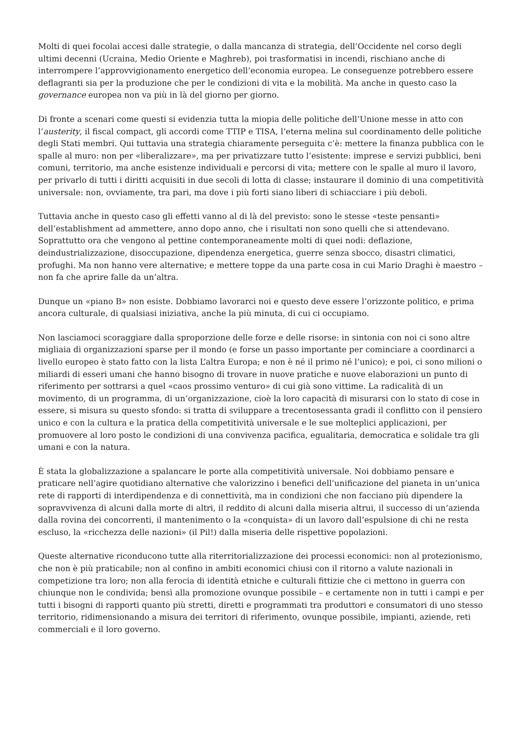Molti di quei focolai accesi dalle strategie, o dalla mancanza di strategia, dell’Occidente nel corso degli ultimi decenni (Ucraina, Medio Oriente e Maghreb), poi trasformatisi in incendi, rischiano anche di interrompere l’approvvigionamento energetico dell’economia europea. Le conseguenze potrebbero essere deflagranti sia per la produzione che per le condizioni di vita e la mobilità. Ma anche in questo caso la governance europea non va più in là del giorno per giorno.
Di fronte a scenari come questi si evidenzia tutta la miopia delle politiche dell’Unione messe in atto con l’austerity, il fiscal compact, gli accordi come TTIP e TISA, l’eterna melina sul coordinamento delle politiche degli Stati membri. Qui tuttavia una strategia chiaramente perseguita c’è: mettere la finanza pubblica con le spalle al muro: non per «liberalizzare», ma per privatizzare tutto l’esistente: imprese e servizi pubblici, beni comuni, territorio, ma anche esistenze individuali e percorsi di vita; mettere con le spalle al muro il lavoro, per privarlo di tutti i diritti acquisiti in due secoli di lotta di classe; instaurare il dominio di una competitività universale: non, ovviamente, tra pari, ma dove i più forti siano liberi di schiacciare i più deboli.
Tuttavia anche in questo caso gli effetti vanno al di là del previsto: sono le stesse «teste pensanti» dell’establishment ad ammettere, anno dopo anno, che i risultati non sono quelli che si attendevano. Soprattutto ora che vengono al pettine contemporaneamente molti di quei nodi: deflazione, deindustrializzazione, disoccupazione, dipendenza energetica, guerre senza sbocco, disastri climatici, profughi. Ma non hanno vere alternative; e mettere toppe da una parte cosa in cui Mario Draghi è maestro – non fa che aprire falle da un’altra.
Dunque un «piano B» non esiste. Dobbiamo lavorarci noi e questo deve essere l’orizzonte politico, e prima ancora culturale, di qualsiasi iniziativa, anche la più minuta, di cui ci occupiamo.
Non lasciamoci scoraggiare dalla sproporzione delle forze e delle risorse: in sintonia con noi ci sono altre migliaia di organizzazioni sparse per il mondo (e forse un passo importante per cominciare a coordinarci a livello europeo è stato fatto con la lista L’altra Europa; e non è né il primo né l’unico); e poi, ci sono milioni o miliardi di esseri umani che hanno bisogno di trovare in nuove pratiche e nuove elaborazioni un punto di riferimento per sottrarsi a quel «caos prossimo venturo» di cui già sono vittime. La radicalità di un movimento, di un programma, di un’organizzazione, cioè la loro capacità di misurarsi con lo stato di cose in essere, si misura su questo sfondo: si tratta di sviluppare a trecentosessanta gradi il conflitto con il pensiero unico e con la cultura e la pratica della competitività universale e le sue molteplici applicazioni, per promuovere al loro posto le condizioni di una convivenza pacifica, egualitaria, democratica e solidale tra gli umani e con la natura.
È stata la globalizzazione a spalancare le porte alla competitività universale. Noi dobbiamo pensare e praticare nell’agire quotidiano alternative che valorizzino i benefici dell’unificazione del pianeta in un’unica rete di rapporti di interdipendenza e di connettività, ma in condizioni che non facciano più dipendere la sopravvivenza di alcuni dalla morte di altri, il reddito di alcuni dalla miseria altrui, il successo di un’azienda dalla rovina dei concorrenti, il mantenimento o la «conquista» di un lavoro dall’espulsione di chi ne resta escluso, la «ricchezza delle nazioni» (il Pil!) dalla miseria delle rispettive popolazioni.
Queste alternative riconducono tutte alla riterritorializzazione dei processi economici: non al protezionismo, che non è più praticabile; non al confino in ambiti economici chiusi con il ritorno a valute nazionali in competizione tra loro; non alla ferocia di identità etniche e culturali fittizie che ci mettono in guerra con chiunque non le condivida; bensì alla promozione ovunque possibile – e certamente non in tutti i campi e per tutti i bisogni di rapporti quanto più stretti, diretti e programmati tra produttori e consumatori di uno stesso territorio, ridimensionando a misura dei territori di riferimento, ovunque possibile, impianti, aziende, reti commerciali e il loro governo.